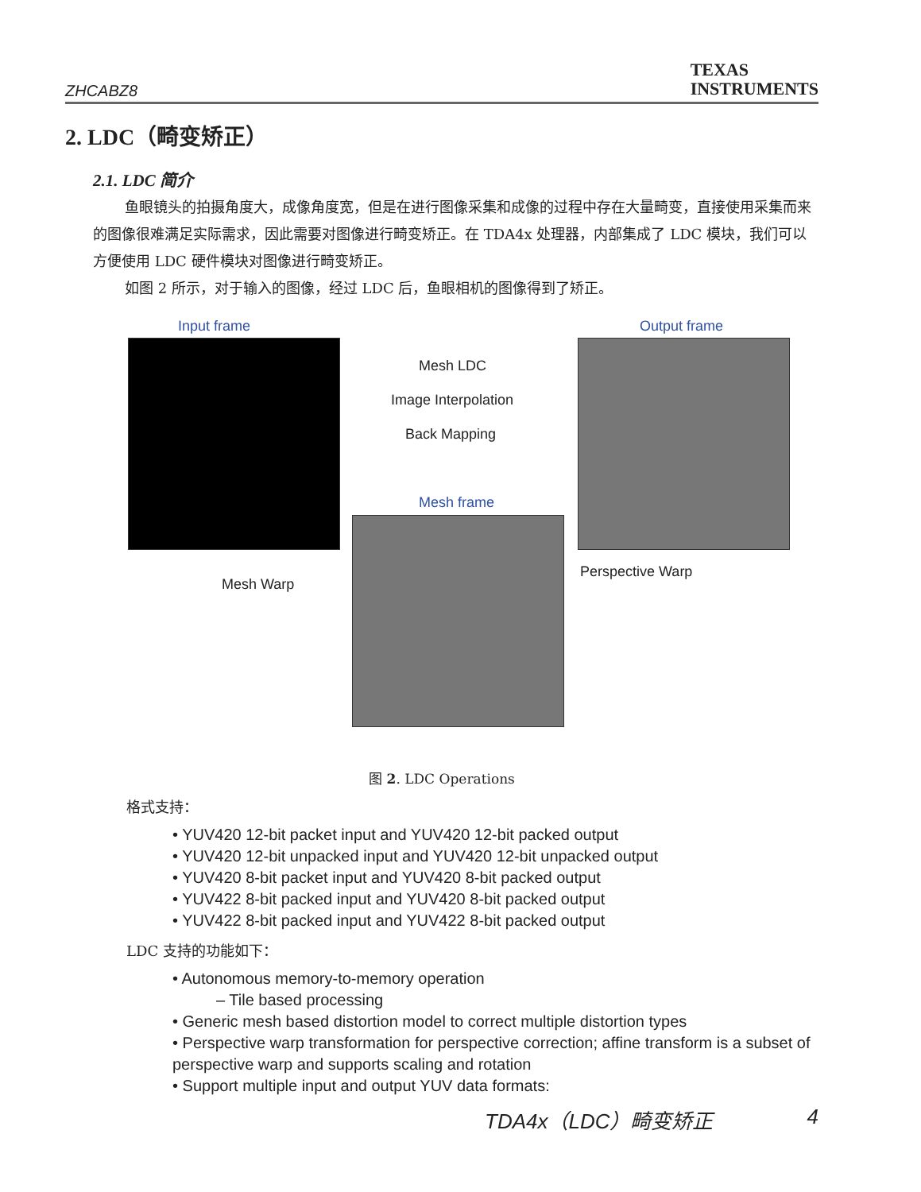ZHCABZ8
TEXAS
INSTRUMENTS
2. LDC（畸变矫正）
2.1. LDC 简介
鱼眼镜头的拍摄角度大，成像角度宽，但是在进行图像采集和成像的过程中存在大量畸变，直接使用采集而来的图像很难满足实际需求，因此需要对图像进行畸变矫正。在 TDA4x 处理器，内部集成了 LDC 模块，我们可以方便使用 LDC 硬件模块对图像进行畸变矫正。
如图 2 所示，对于输入的图像，经过 LDC 后，鱼眼相机的图像得到了矫正。
Input frame Output frame
Mesh LDC
Image Interpolation
Back Mapping
Mesh frame
Mesh Warp
Perspective Warp
图 2. LDC Operations
格式支持：
• YUV420 12-bit packet input and YUV420 12-bit packed output
• YUV420 12-bit unpacked input and YUV420 12-bit unpacked output
• YUV420 8-bit packet input and YUV420 8-bit packed output
• YUV422 8-bit packed input and YUV420 8-bit packed output
• YUV422 8-bit packed input and YUV422 8-bit packed output
LDC 支持的功能如下：
• Autonomous memory-to-memory operation
– Tile based processing
• Generic mesh based distortion model to correct multiple distortion types
• Perspective warp transformation for perspective correction; affine transform is a subset of perspective warp and supports scaling and rotation
• Support multiple input and output YUV data formats:
TDA4x（LDC）畸变矫正 4